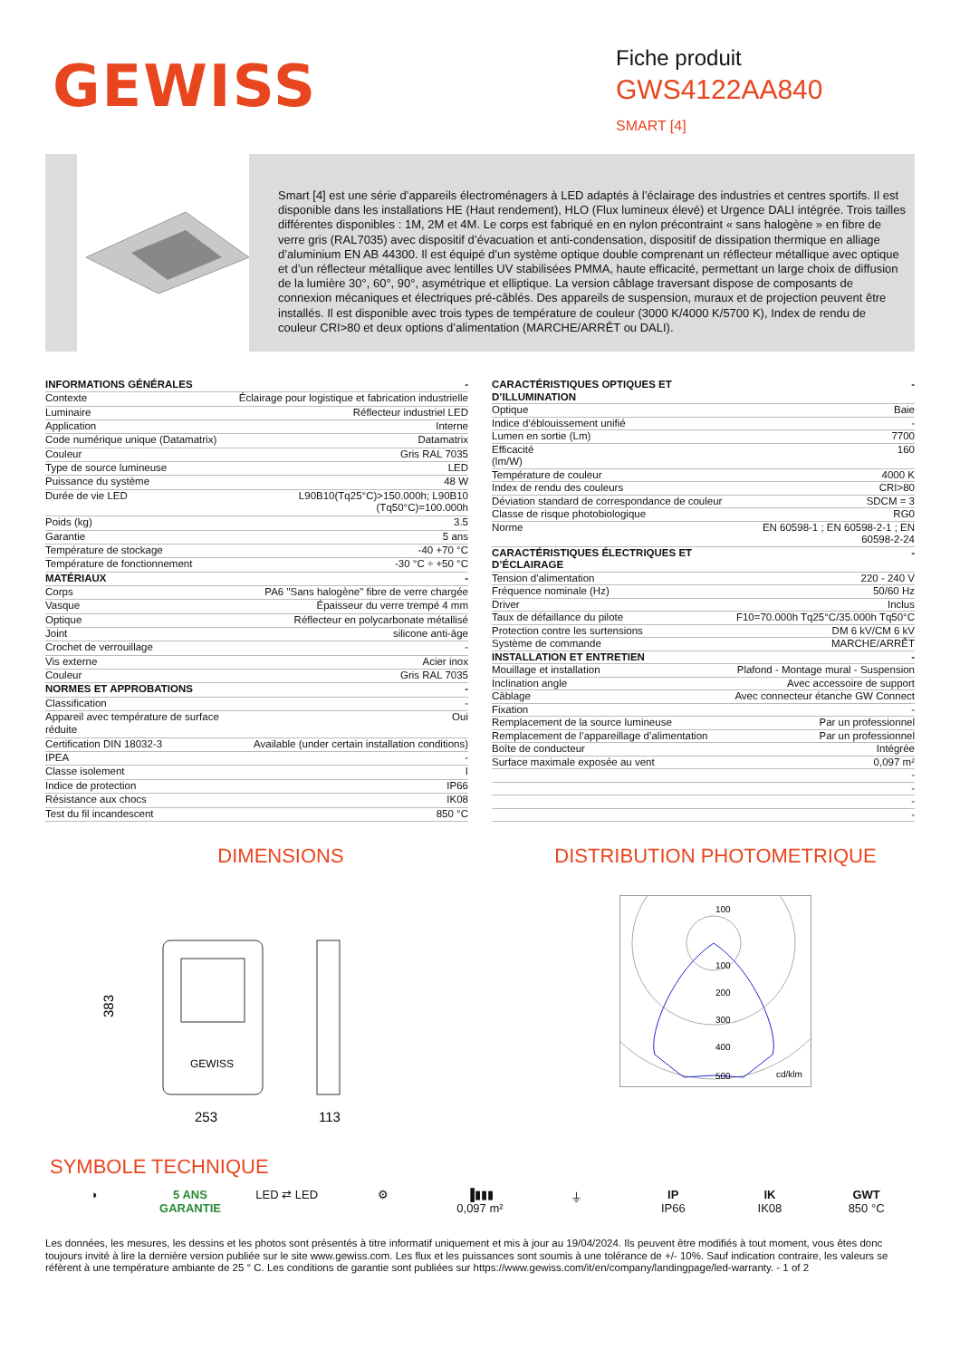GEWISS
Fiche produit
GWS4122AA840
SMART [4]
Smart [4] est une série d’appareils électroménagers à LED adaptés à l’éclairage des industries et centres sportifs. Il est disponible dans les installations HE (Haut rendement), HLO (Flux lumineux élevé) et Urgence DALI intégrée. Trois tailles différentes disponibles : 1M, 2M et 4M. Le corps est fabriqué en en nylon précontraint « sans halogène » en fibre de verre gris (RAL7035) avec dispositif d’évacuation et anti-condensation, dispositif de dissipation thermique en alliage d’aluminium EN AB 44300. Il est équipé d’un système optique double comprenant un réflecteur métallique avec optique et d’un réflecteur métallique avec lentilles UV stabilisées PMMA, haute efficacité, permettant un large choix de diffusion de la lumière 30°, 60°, 90°, asymétrique et elliptique. La version câblage traversant dispose de composants de connexion mécaniques et électriques pré-câblés. Des appareils de suspension, muraux et de projection peuvent être installés. Il est disponible avec trois types de température de couleur (3000 K/4000 K/5700 K), Index de rendu de couleur CRI>80 et deux options d’alimentation (MARCHE/ARRÊT ou DALI).
| INFORMATIONS GÉNÉRALES | - |
| Contexte | Éclairage pour logistique et fabrication industrielle |
| Luminaire | Réflecteur industriel LED |
| Application | Interne |
| Code numérique unique (Datamatrix) | Datamatrix |
| Couleur | Gris RAL 7035 |
| Type de source lumineuse | LED |
| Puissance du système | 48 W |
| Durée de vie LED | L90B10(Tq25°C)>150.000h; L90B10 (Tq50°C)=100.000h |
| Poids (kg) | 3.5 |
| Garantie | 5 ans |
| Température de stockage | -40 +70 °C |
| Température de fonctionnement | -30 °C ÷ +50 °C |
| MATÉRIAUX | - |
| Corps | PA6 "Sans halogène" fibre de verre chargée |
| Vasque | Épaisseur du verre trempé 4 mm |
| Optique | Réflecteur en polycarbonate métallisé |
| Joint | silicone anti-âge |
| Crochet de verrouillage | - |
| Vis externe | Acier inox |
| Couleur | Gris RAL 7035 |
| NORMES ET APPROBATIONS | - |
| Classification | - |
| Appareil avec température de surface réduite | Oui |
| Certification DIN 18032-3 | Available (under certain installation conditions) |
| IPEA | - |
| Classe isolement | I |
| Indice de protection | IP66 |
| Résistance aux chocs | IK08 |
| Test du fil incandescent | 850 °C |
| CARACTÉRISTIQUES OPTIQUES ET D’ILLUMINATION | - |
| Optique | Baie |
| Indice d’éblouissement unifié | - |
| Lumen en sortie (Lm) | 7700 |
| Efficacité (lm/W) | 160 |
| Température de couleur | 4000 K |
| Index de rendu des couleurs | CRI>80 |
| Déviation standard de correspondance de couleur | SDCM = 3 |
| Classe de risque photobiologique | RG0 |
| Norme | EN 60598-1 ; EN 60598-2-1 ; EN 60598-2-24 |
| CARACTÉRISTIQUES ÉLECTRIQUES ET D’ÉCLAIRAGE | - |
| Tension d'alimentation | 220 - 240 V |
| Fréquence nominale (Hz) | 50/60 Hz |
| Driver | Inclus |
| Taux de défaillance du pilote | F10=70.000h Tq25°C/35.000h Tq50°C |
| Protection contre les surtensions | DM 6 kV/CM 6 kV |
| Système de commande | MARCHE/ARRÊT |
| INSTALLATION ET ENTRETIEN | - |
| Mouillage et installation | Plafond - Montage mural - Suspension |
| Inclination angle | Avec accessoire de support |
| Câblage | Avec connecteur étanche GW Connect |
| Fixation | - |
| Remplacement de la source lumineuse | Par un professionnel |
| Remplacement de l’appareillage d’alimentation | Par un professionnel |
| Boîte de conducteur | Intégrée |
| Surface maximale exposée au vent | 0,097 m² |
| | - |
| | - |
| | - |
| | - |
DIMENSIONS
GEWISS
383
253
113
DISTRIBUTION PHOTOMETRIQUE
100
100
200
300
400
500
cd/klm
SYMBOLE TECHNIQUE
◑ 5 ANS GARANTIE
LED ⇄ LED ⚙ ▐▮▮▮
0,097 m²
⏚ IP
IP66
IK
IK08
GWT
850 °C
Les données, les mesures, les dessins et les photos sont présentés à titre informatif uniquement et mis à jour au 19/04/2024. Ils peuvent être modifiés à tout moment, vous êtes donc toujours invité à lire la dernière version publiée sur le site www.gewiss.com. Les flux et les puissances sont soumis à une tolérance de +/- 10%. Sauf indication contraire, les valeurs se réfèrent à une température ambiante de 25 ° C. Les conditions de garantie sont publiées sur https://www.gewiss.com/it/en/company/landingpage/led-warranty. - 1 of 2